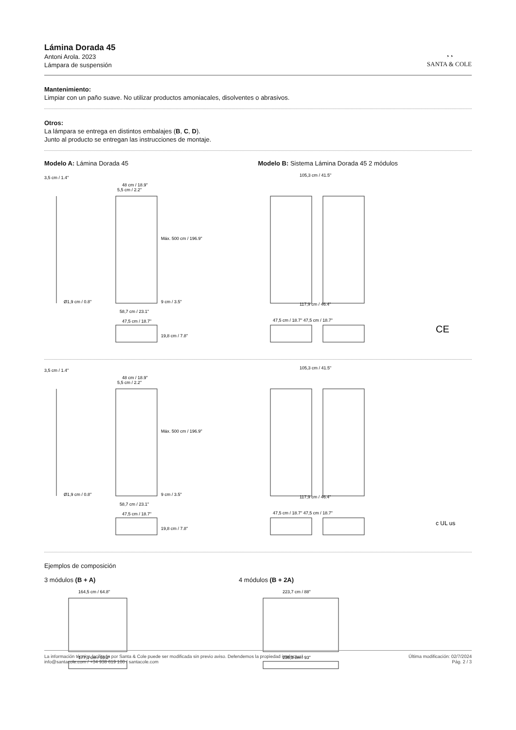Lámina Dorada 45
Antoni Arola. 2023
Lámpara de suspensión
◔◔
SANTA & COLE
Mantenimiento:
Limpiar con un paño suave. No utilizar productos amoniacales, disolventes o abrasivos.
Otros:
La lámpara se entrega en distintos embalajes (B, C, D).
Junto al producto se entregan las instrucciones de montaje.
Modelo A: Lámina Dorada 45 Modelo B: Sistema Lámina Dorada 45 2 módulos
3,5 cm / 1.4"
48 cm / 18.9"
58,7 cm / 23.1"
47,5 cm / 18.7"
105,3 cm / 41.5"
117,9 cm / 46.4"
47,5 cm / 18.7" 47,5 cm / 18.7"
Máx. 500 cm / 196.9"
5,5 cm / 2.2"
9 cm / 3.5"
Ø1,9 cm / 0.8"
19,8 cm / 7.8"
CE
3,5 cm / 1.4"
48 cm / 18.9"
58,7 cm / 23.1"
47,5 cm / 18.7"
105,3 cm / 41.5"
117,9 cm / 46.4"
47,5 cm / 18.7" 47,5 cm / 18.7"
Máx. 500 cm / 196.9"
5,5 cm / 2.2"
9 cm / 3.5"
Ø1,9 cm / 0.8"
19,8 cm / 7.8"
c UL us
Ejemplos de composición
3 módulos (B + A)
164,5 cm / 64.8"
177,1 cm / 69.2"
4 módulos (B + 2A)
223,7 cm / 88"
236,3 cm / 93"
La información técnica facilitada por Santa & Cole puede ser modificada sin previo aviso. Defendemos la propiedad intelectual.
info@santacole.com / +34 938 619 100 / santacole.com
Última modificación: 02/7/2024
Pág. 2 / 3